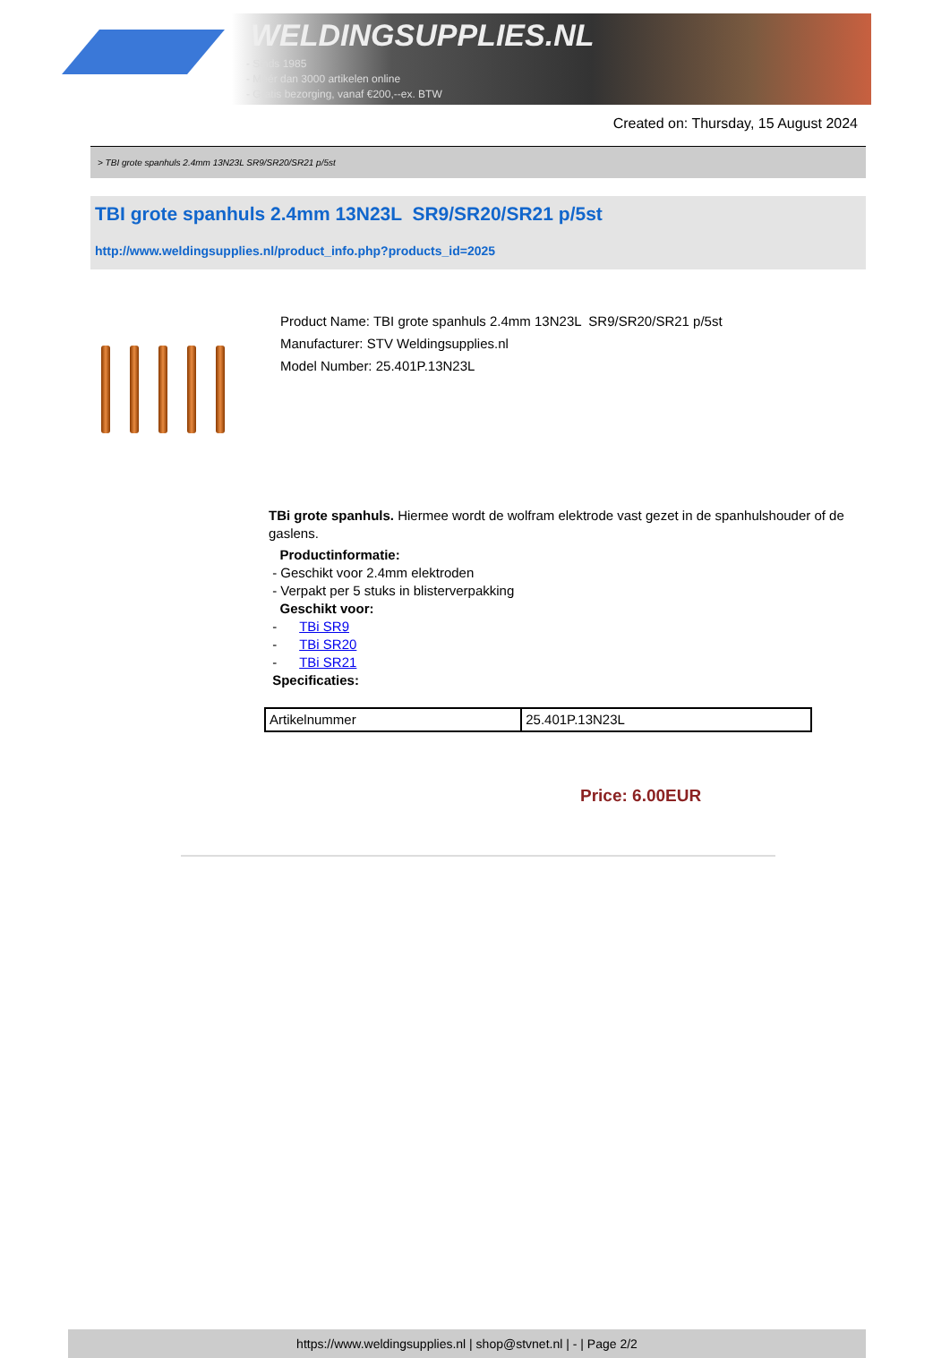WELDINGSUPPLIES.NL
- Sinds 1985
- Méér dan 3000 artikelen online
- Gratis bezorging, vanaf €200,--ex. BTW
Created on: Thursday, 15 August 2024
> TBI grote spanhuls 2.4mm 13N23L SR9/SR20/SR21 p/5st
TBI grote spanhuls 2.4mm 13N23L SR9/SR20/SR21 p/5st
http://www.weldingsupplies.nl/product_info.php?products_id=2025
Product Name: TBI grote spanhuls 2.4mm 13N23L SR9/SR20/SR21 p/5st
Manufacturer: STV Weldingsupplies.nl
Model Number: 25.401P.13N23L
TBi grote spanhuls. Hiermee wordt de wolfram elektrode vast gezet in de spanhulshouder of de gaslens.
Productinformatie:
- Geschikt voor 2.4mm elektroden
- Verpakt per 5 stuks in blisterverpakking
Geschikt voor:
- TBi SR9
- TBi SR20
- TBi SR21
Specificaties:
| Artikelnummer | 25.401P.13N23L |
Price: 6.00EUR
https://www.weldingsupplies.nl | shop@stvnet.nl | - | Page 2/2